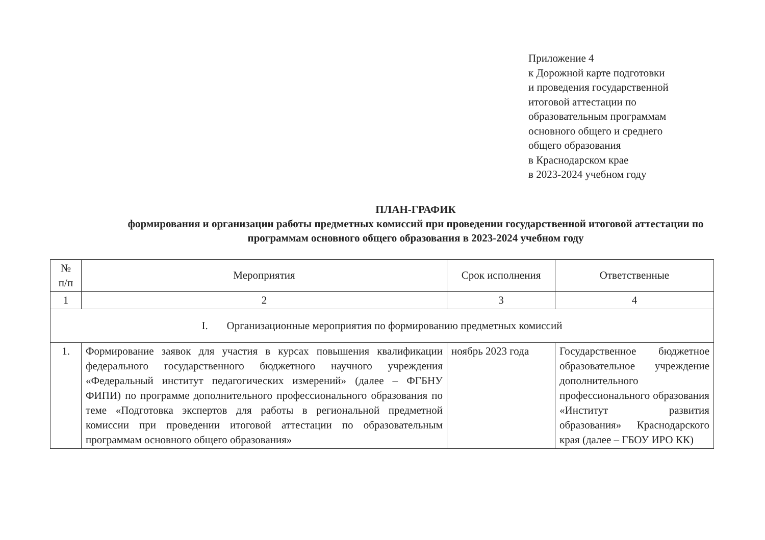Приложение 4
к Дорожной карте подготовки
и проведения государственной
итоговой аттестации по
образовательным программам
основного общего и среднего
общего образования
в Краснодарском крае
в 2023-2024 учебном году
ПЛАН-ГРАФИК
формирования и организации работы предметных комиссий при проведении государственной итоговой аттестации по программам основного общего образования в 2023-2024 учебном году
| № п/п | Мероприятия | Срок исполнения | Ответственные |
| --- | --- | --- | --- |
| 1 | 2 | 3 | 4 |
| I. Организационные мероприятия по формированию предметных комиссий | | | |
| 1. | Формирование заявок для участия в курсах повышения квалификации федерального государственного бюджетного научного учреждения «Федеральный институт педагогических измерений» (далее – ФГБНУ ФИПИ) по программе дополнительного профессионального образования по теме «Подготовка экспертов для работы в региональной предметной комиссии при проведении итоговой аттестации по образовательным программам основного общего образования» | ноябрь 2023 года | Государственное бюджетное образовательное учреждение дополнительного профессионального образования «Институт развития образования» Краснодарского края (далее – ГБОУ ИРО КК) |